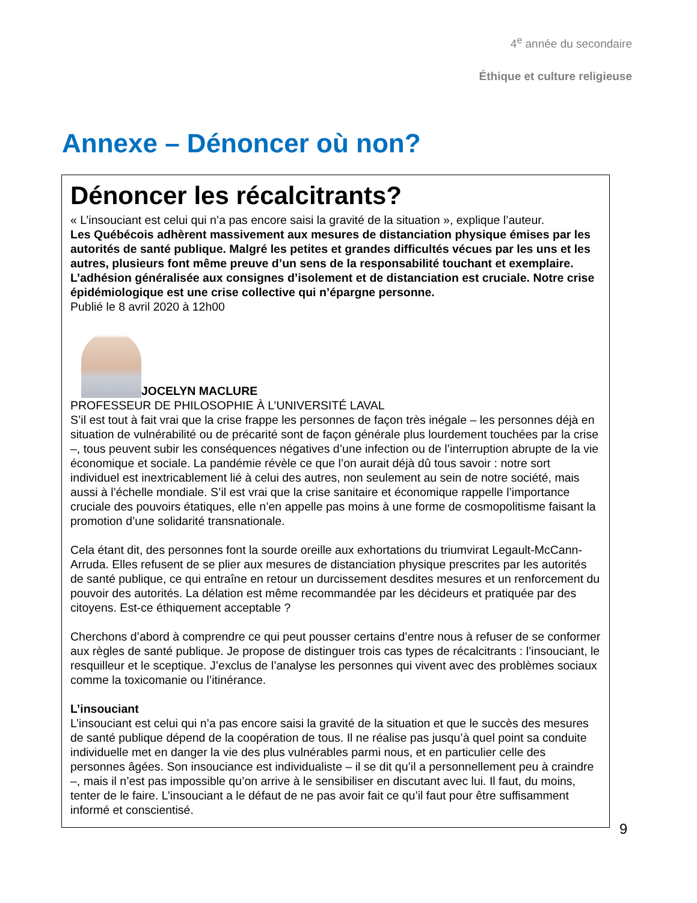4<sup>e</sup> année du secondaire
Éthique et culture religieuse
Annexe – Dénoncer où non?
Dénoncer les récalcitrants?
« L’insouciant est celui qui n’a pas encore saisi la gravité de la situation », explique l’auteur.
Les Québécois adhèrent massivement aux mesures de distanciation physique émises par les autorités de santé publique. Malgré les petites et grandes difficultés vécues par les uns et les autres, plusieurs font même preuve d’un sens de la responsabilité touchant et exemplaire. L’adhésion généralisée aux consignes d’isolement et de distanciation est cruciale. Notre crise épidémiologique est une crise collective qui n’épargne personne.
Publié le 8 avril 2020 à 12h00
JOCELYN MACLURE
PROFESSEUR DE PHILOSOPHIE À L’UNIVERSITÉ LAVAL
S’il est tout à fait vrai que la crise frappe les personnes de façon très inégale – les personnes déjà en situation de vulnérabilité ou de précarité sont de façon générale plus lourdement touchées par la crise –, tous peuvent subir les conséquences négatives d’une infection ou de l’interruption abrupte de la vie économique et sociale. La pandémie révèle ce que l’on aurait déjà dû tous savoir : notre sort individuel est inextricablement lié à celui des autres, non seulement au sein de notre société, mais aussi à l’échelle mondiale. S’il est vrai que la crise sanitaire et économique rappelle l’importance cruciale des pouvoirs étatiques, elle n’en appelle pas moins à une forme de cosmopolitisme faisant la promotion d’une solidarité transnationale.
Cela étant dit, des personnes font la sourde oreille aux exhortations du triumvirat Legault-McCann-Arruda. Elles refusent de se plier aux mesures de distanciation physique prescrites par les autorités de santé publique, ce qui entraîne en retour un durcissement desdites mesures et un renforcement du pouvoir des autorités. La délation est même recommandée par les décideurs et pratiquée par des citoyens. Est-ce éthiquement acceptable ?
Cherchons d’abord à comprendre ce qui peut pousser certains d’entre nous à refuser de se conformer aux règles de santé publique. Je propose de distinguer trois cas types de récalcitrants : l’insouciant, le resquilleur et le sceptique. J’exclus de l’analyse les personnes qui vivent avec des problèmes sociaux comme la toxicomanie ou l’itinérance.
L’insouciant
L’insouciant est celui qui n’a pas encore saisi la gravité de la situation et que le succès des mesures de santé publique dépend de la coopération de tous. Il ne réalise pas jusqu’à quel point sa conduite individuelle met en danger la vie des plus vulnérables parmi nous, et en particulier celle des personnes âgées. Son insouciance est individualiste – il se dit qu’il a personnellement peu à craindre –, mais il n’est pas impossible qu’on arrive à le sensibiliser en discutant avec lui. Il faut, du moins, tenter de le faire. L’insouciant a le défaut de ne pas avoir fait ce qu’il faut pour être suffisamment informé et conscientisé.
9